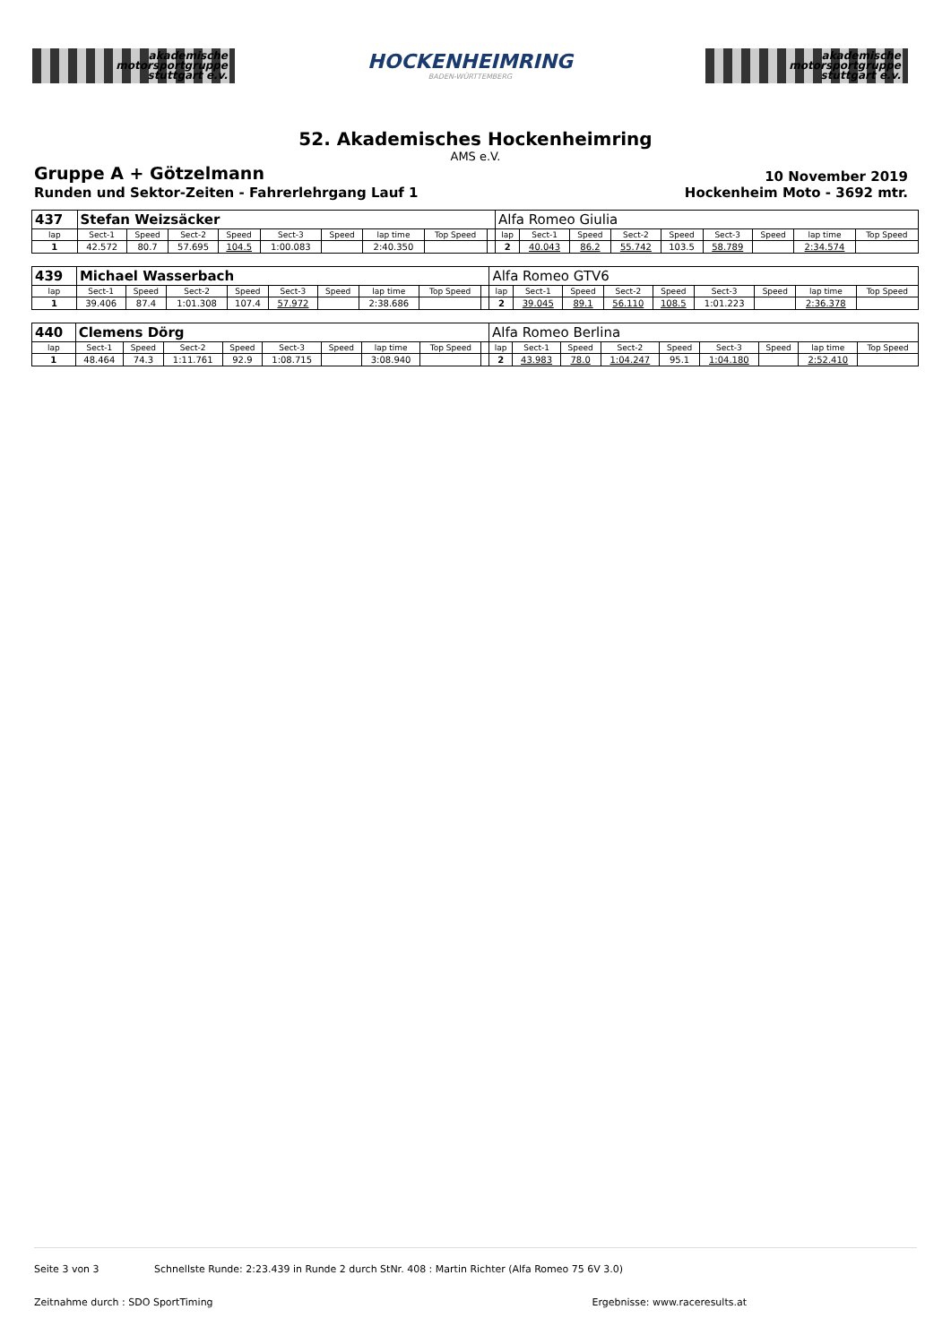akademische
motorsportgruppe
stuttgart e.v.
HOCKENHEIMRING
BADEN-WÜRTTEMBERG
akademische
motorsportgruppe
stuttgart e.v.
52. Akademisches Hockenheimring
AMS e.V.
Gruppe A + Götzelmann 10 November 2019
Runden und Sektor-Zeiten - Fahrerlehrgang Lauf 1 Hockenheim Moto - 3692 mtr.
| 437 | Stefan Weizsäcker | | | | | | | | | Alfa Romeo Giulia | | | | | | | | |
| lap | Sect-1 | Speed | Sect-2 | Speed | Sect-3 | Speed | lap time | Top Speed | | lap | Sect-1 | Speed | Sect-2 | Speed | Sect-3 | Speed | lap time | Top Speed |
| 1 | 42.572 | 80.7 | 57.695 | 104.5 | 1:00.083 | | 2:40.350 | | | 2 | 40.043 | 86.2 | 55.742 | 103.5 | 58.789 | | 2:34.574 | |
| 439 | Michael Wasserbach | | | | | | | | | Alfa Romeo GTV6 | | | | | | | | |
| lap | Sect-1 | Speed | Sect-2 | Speed | Sect-3 | Speed | lap time | Top Speed | | lap | Sect-1 | Speed | Sect-2 | Speed | Sect-3 | Speed | lap time | Top Speed |
| 1 | 39.406 | 87.4 | 1:01.308 | 107.4 | 57.972 | | 2:38.686 | | | 2 | 39.045 | 89.1 | 56.110 | 108.5 | 1:01.223 | | 2:36.378 | |
| 440 | Clemens Dörg | | | | | | | | | Alfa Romeo Berlina | | | | | | | | |
| lap | Sect-1 | Speed | Sect-2 | Speed | Sect-3 | Speed | lap time | Top Speed | | lap | Sect-1 | Speed | Sect-2 | Speed | Sect-3 | Speed | lap time | Top Speed |
| 1 | 48.464 | 74.3 | 1:11.761 | 92.9 | 1:08.715 | | 3:08.940 | | | 2 | 43.983 | 78.0 | 1:04.247 | 95.1 | 1:04.180 | | 2:52.410 | |
Seite 3 von 3 Schnellste Runde: 2:23.439 in Runde 2 durch StNr. 408 : Martin Richter (Alfa Romeo 75 6V 3.0)
Zeitnahme durch : SDO SportTiming Ergebnisse: www.raceresults.at